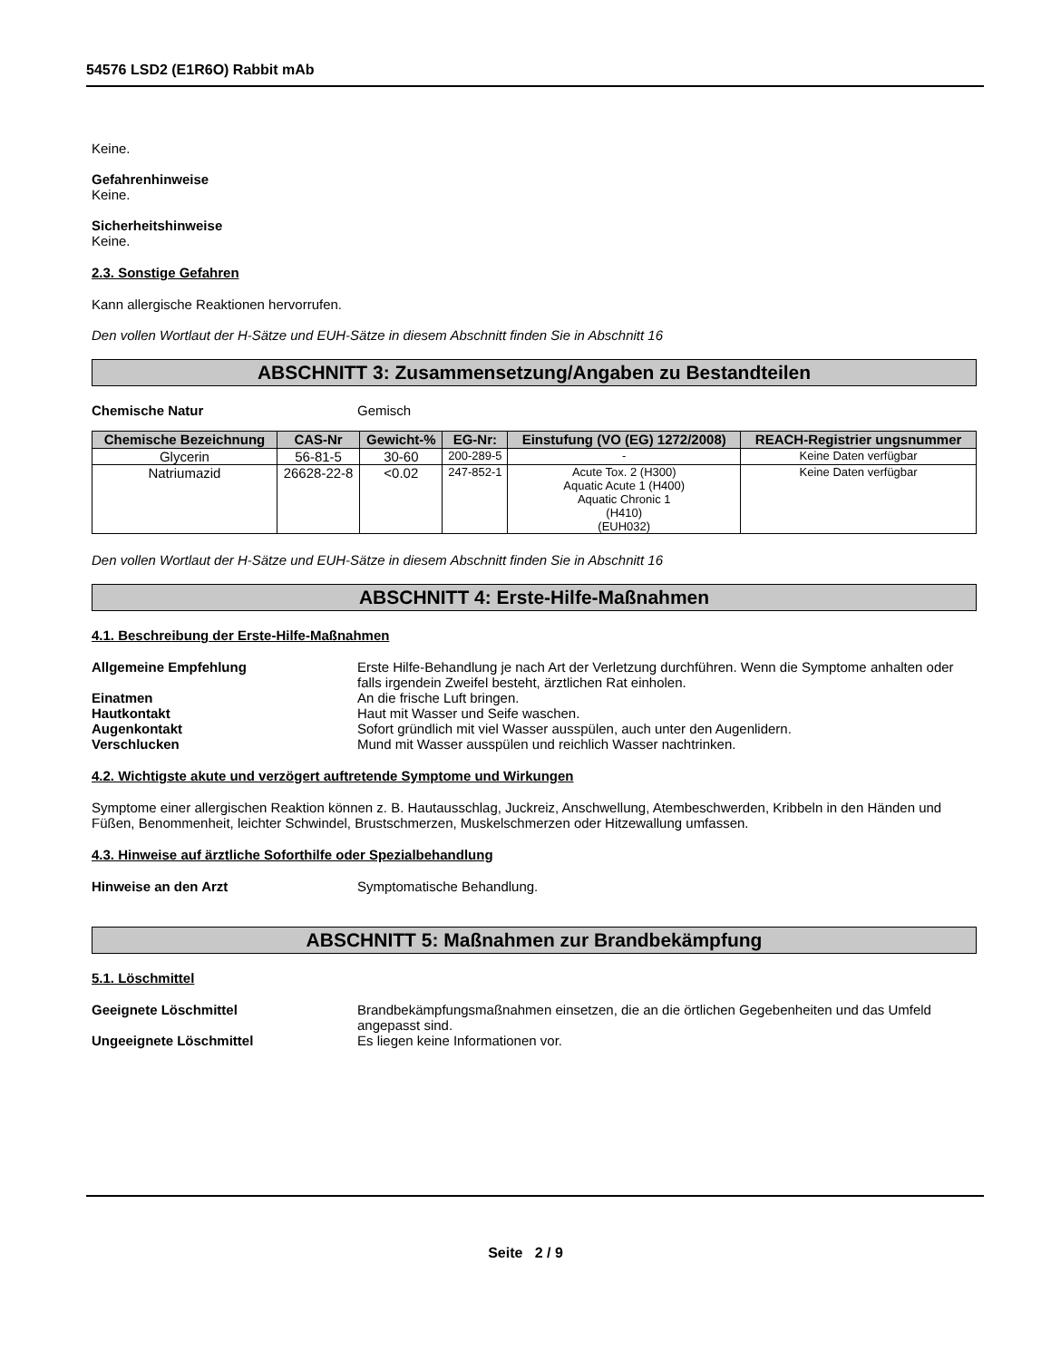54576 LSD2 (E1R6O) Rabbit mAb
Keine.
Gefahrenhinweise
Keine.
Sicherheitshinweise
Keine.
2.3. Sonstige Gefahren
Kann allergische Reaktionen hervorrufen.
Den vollen Wortlaut der H-Sätze und EUH-Sätze in diesem Abschnitt finden Sie in Abschnitt 16
ABSCHNITT 3: Zusammensetzung/Angaben zu Bestandteilen
Chemische Natur Gemisch
| Chemische Bezeichnung | CAS-Nr | Gewicht-% | EG-Nr: | Einstufung (VO (EG) 1272/2008) | REACH-Registrier ungsnummer |
| --- | --- | --- | --- | --- | --- |
| Glycerin | 56-81-5 | 30-60 | 200-289-5 | - | Keine Daten verfügbar |
| Natriumazid | 26628-22-8 | <0.02 | 247-852-1 | Acute Tox. 2 (H300) Aquatic Acute 1 (H400) Aquatic Chronic 1 (H410) (EUH032) | Keine Daten verfügbar |
Den vollen Wortlaut der H-Sätze und EUH-Sätze in diesem Abschnitt finden Sie in Abschnitt 16
ABSCHNITT 4: Erste-Hilfe-Maßnahmen
4.1. Beschreibung der Erste-Hilfe-Maßnahmen
Allgemeine Empfehlung Erste Hilfe-Behandlung je nach Art der Verletzung durchführen. Wenn die Symptome anhalten oder falls irgendein Zweifel besteht, ärztlichen Rat einholen.
Einatmen An die frische Luft bringen.
Hautkontakt Haut mit Wasser und Seife waschen.
Augenkontakt Sofort gründlich mit viel Wasser ausspülen, auch unter den Augenlidern.
Verschlucken Mund mit Wasser ausspülen und reichlich Wasser nachtrinken.
4.2. Wichtigste akute und verzögert auftretende Symptome und Wirkungen
Symptome einer allergischen Reaktion können z. B. Hautausschlag, Juckreiz, Anschwellung, Atembeschwerden, Kribbeln in den Händen und Füßen, Benommenheit, leichter Schwindel, Brustschmerzen, Muskelschmerzen oder Hitzewallung umfassen.
4.3. Hinweise auf ärztliche Soforthilfe oder Spezialbehandlung
Hinweise an den Arzt Symptomatische Behandlung.
ABSCHNITT 5: Maßnahmen zur Brandbekämpfung
5.1. Löschmittel
Geeignete Löschmittel Brandbekämpfungsmaßnahmen einsetzen, die an die örtlichen Gegebenheiten und das Umfeld angepasst sind.
Ungeeignete Löschmittel Es liegen keine Informationen vor.
Seite 2 / 9